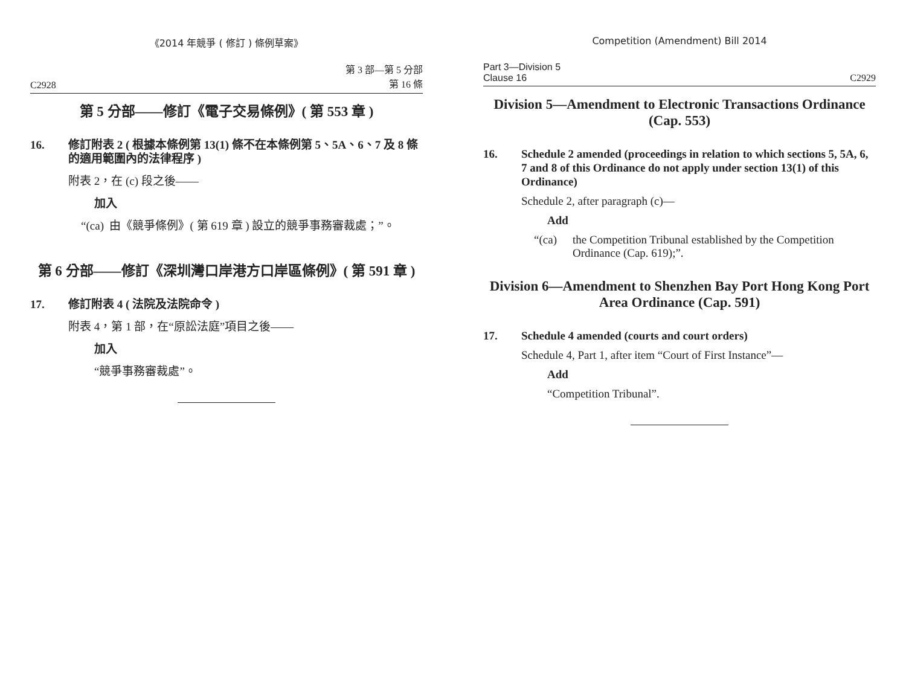《2014 年競爭 ( 修訂 ) 條例草案》
C2928 第 3 部—第 5 分部
第 16 條
第 5 分部——修訂《電子交易條例》( 第 553 章 )
16. 修訂附表 2 ( 根據本條例第 13(1) 條不在本條例第 5、5A、6、7 及 8 條的適用範圍內的法律程序 )
附表 2，在 (c) 段之後——
加入
“(ca) 由《競爭條例》( 第 619 章 ) 設立的競爭事務審裁處；”。
第 6 分部——修訂《深圳灣口岸港方口岸區條例》( 第 591 章 )
17. 修訂附表 4 ( 法院及法院命令 )
附表 4，第 1 部，在“原訟法庭”項目之後——
加入
“競爭事務審裁處”。
Competition (Amendment) Bill 2014
Part 3—Division 5
Clause 16 C2929
Division 5—Amendment to Electronic Transactions Ordinance (Cap. 553)
16. Schedule 2 amended (proceedings in relation to which sections 5, 5A, 6, 7 and 8 of this Ordinance do not apply under section 13(1) of this Ordinance)
Schedule 2, after paragraph (c)—
Add
“(ca) the Competition Tribunal established by the Competition Ordinance (Cap. 619);”.
Division 6—Amendment to Shenzhen Bay Port Hong Kong Port Area Ordinance (Cap. 591)
17. Schedule 4 amended (courts and court orders)
Schedule 4, Part 1, after item “Court of First Instance”—
Add
“Competition Tribunal”.